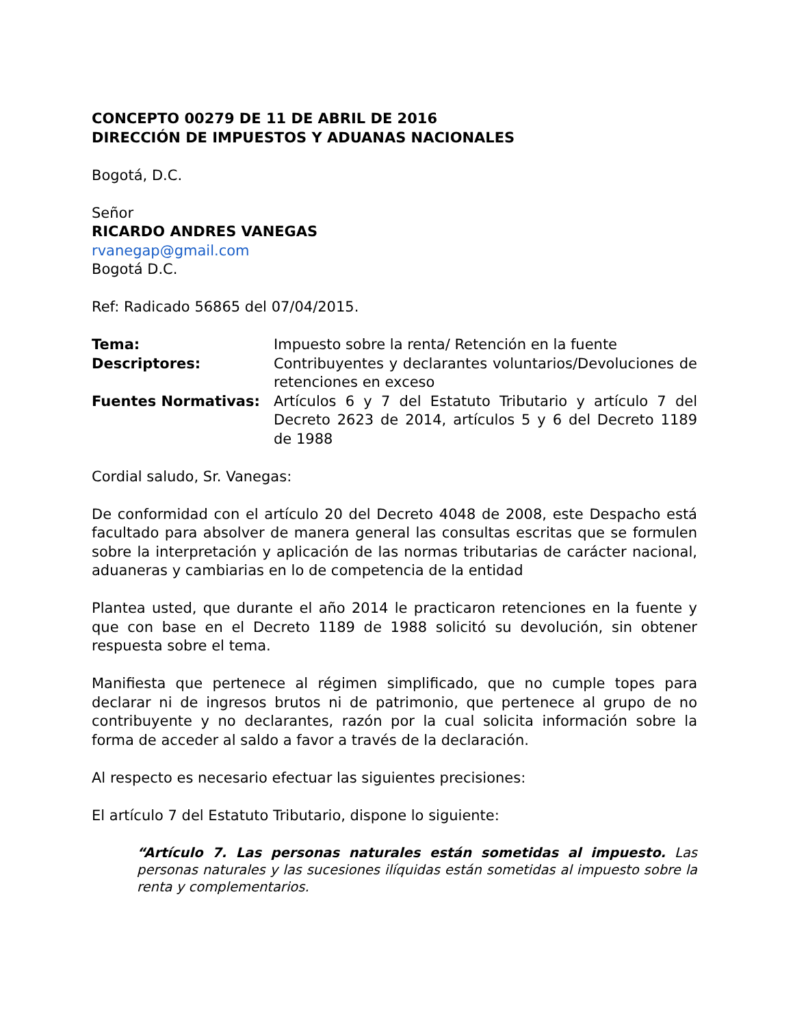CONCEPTO 00279 DE 11 DE ABRIL DE 2016
DIRECCIÓN DE IMPUESTOS Y ADUANAS NACIONALES
Bogotá, D.C.
Señor
RICARDO ANDRES VANEGAS
rvanegap@gmail.com
Bogotá D.C.
Ref: Radicado 56865 del 07/04/2015.
| Tema: | Impuesto sobre la renta/ Retención en la fuente |
| Descriptores: | Contribuyentes y declarantes voluntarios/Devoluciones de retenciones en exceso |
| Fuentes Normativas: | Artículos 6 y 7 del Estatuto Tributario y artículo 7 del Decreto 2623 de 2014, artículos 5 y 6 del Decreto 1189 de 1988 |
Cordial saludo, Sr. Vanegas:
De conformidad con el artículo 20 del Decreto 4048 de 2008, este Despacho está facultado para absolver de manera general las consultas escritas que se formulen sobre la interpretación y aplicación de las normas tributarias de carácter nacional, aduaneras y cambiarias en lo de competencia de la entidad
Plantea usted, que durante el año 2014 le practicaron retenciones en la fuente y que con base en el Decreto 1189 de 1988 solicitó su devolución, sin obtener respuesta sobre el tema.
Manifiesta que pertenece al régimen simplificado, que no cumple topes para declarar ni de ingresos brutos ni de patrimonio, que pertenece al grupo de no contribuyente y no declarantes, razón por la cual solicita información sobre la forma de acceder al saldo a favor a través de la declaración.
Al respecto es necesario efectuar las siguientes precisiones:
El artículo 7 del Estatuto Tributario, dispone lo siguiente:
“Artículo 7. Las personas naturales están sometidas al impuesto. Las personas naturales y las sucesiones ilíquidas están sometidas al impuesto sobre la renta y complementarios.